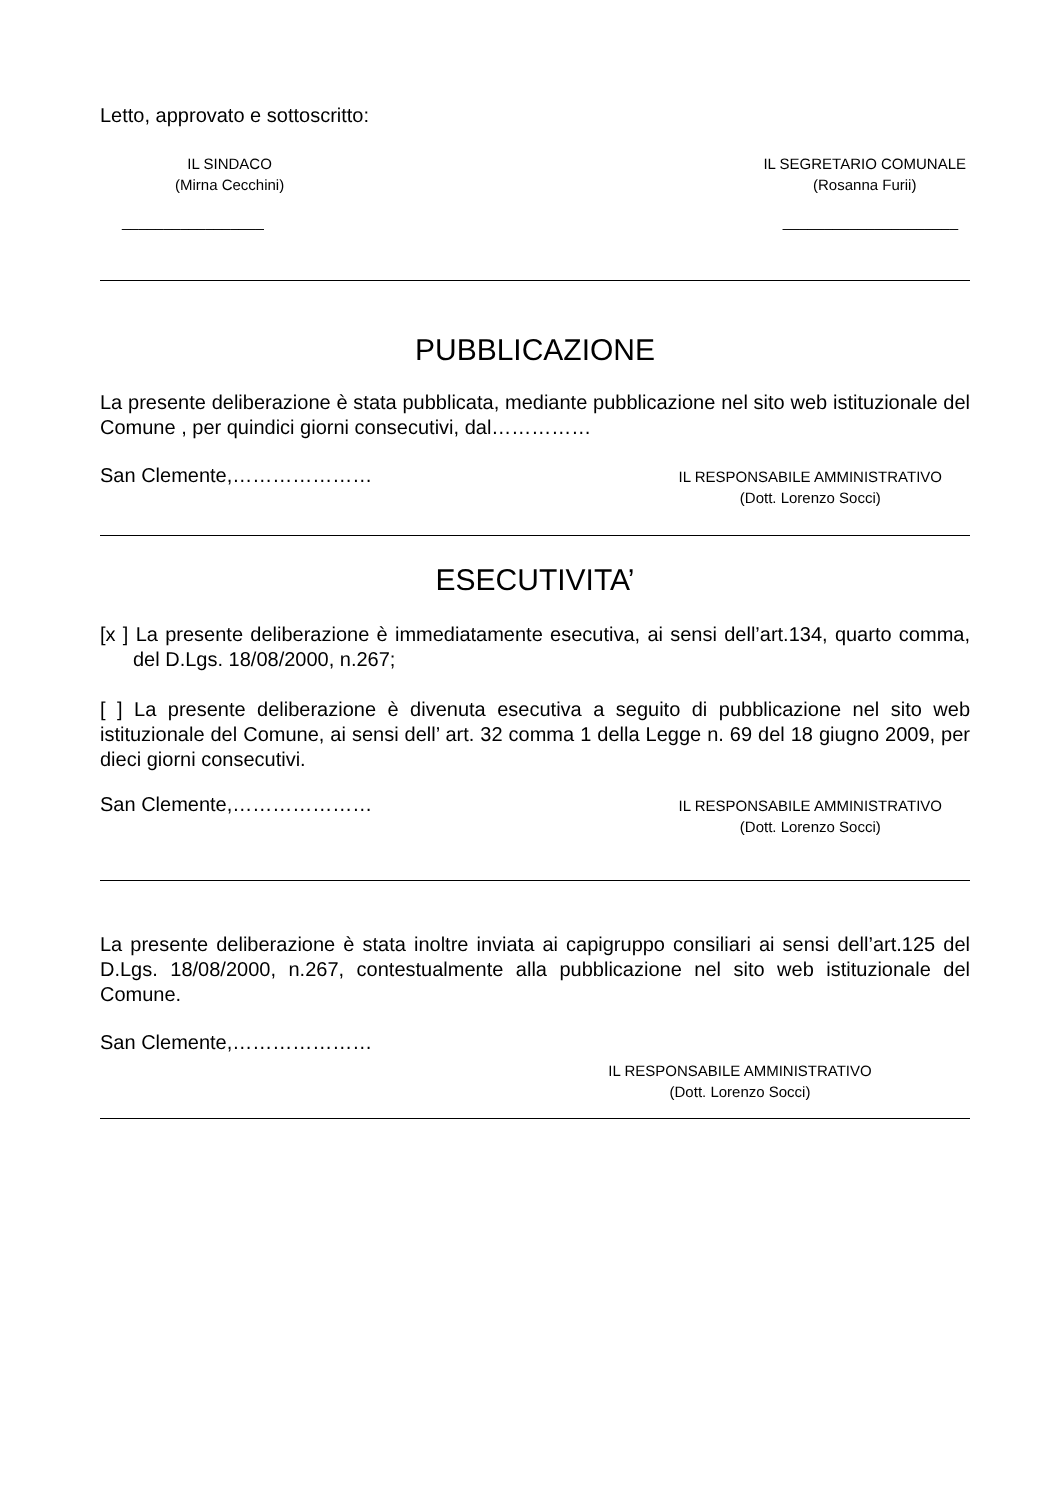Letto, approvato e sottoscritto:
IL SINDACO
(Mirna Cecchini)
IL SEGRETARIO COMUNALE
(Rosanna Furii)
_________________ _____________________
PUBBLICAZIONE
La presente deliberazione è stata pubblicata, mediante pubblicazione nel sito web istituzionale del Comune , per quindici giorni consecutivi, dal……………
San Clemente,…………………
IL RESPONSABILE AMMINISTRATIVO
(Dott. Lorenzo Socci)
ESECUTIVITA’
[x ] La presente deliberazione è immediatamente esecutiva, ai sensi dell’art.134, quarto comma, del D.Lgs. 18/08/2000, n.267;
[ ] La presente deliberazione è divenuta esecutiva a seguito di pubblicazione nel sito web istituzionale del Comune, ai sensi dell’ art. 32 comma 1 della Legge n. 69 del 18 giugno 2009, per dieci giorni consecutivi.
San Clemente,…………………
IL RESPONSABILE AMMINISTRATIVO
(Dott. Lorenzo Socci)
La presente deliberazione è stata inoltre inviata ai capigruppo consiliari ai sensi dell’art.125 del D.Lgs. 18/08/2000, n.267, contestualmente alla pubblicazione nel sito web istituzionale del Comune.
San Clemente,…………………
IL RESPONSABILE AMMINISTRATIVO
(Dott. Lorenzo Socci)